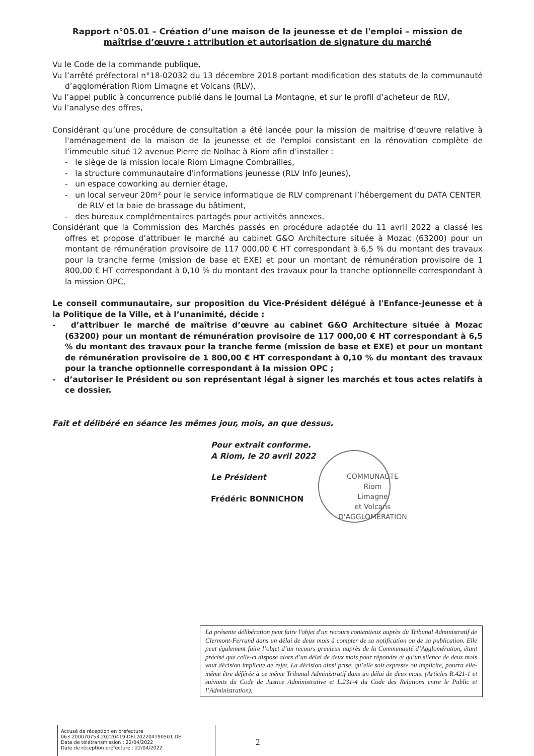Rapport n°05.01 – Création d’une maison de la jeunesse et de l'emploi – mission de maîtrise d’œuvre : attribution et autorisation de signature du marché
Vu le Code de la commande publique,
Vu l’arrêté préfectoral n°18-02032 du 13 décembre 2018 portant modification des statuts de la communauté d’agglomération Riom Limagne et Volcans (RLV),
Vu l’appel public à concurrence publié dans le Journal La Montagne, et sur le profil d’acheteur de RLV,
Vu l’analyse des offres,
Considérant qu’une procédure de consultation a été lancée pour la mission de maitrise d’œuvre relative à l'aménagement de la maison de la jeunesse et de l'emploi consistant en la rénovation complète de l’immeuble situé 12 avenue Pierre de Nolhac à Riom afin d’installer :
- le siège de la mission locale Riom Limagne Combrailles,
- la structure communautaire d'informations jeunesse (RLV Info Jeunes),
- un espace coworking au dernier étage,
- un local serveur 20m² pour le service informatique de RLV comprenant l’hébergement du DATA CENTER de RLV et la baie de brassage du bâtiment,
- des bureaux complémentaires partagés pour activités annexes.
Considérant que la Commission des Marchés passés en procédure adaptée du 11 avril 2022 a classé les offres et propose d’attribuer le marché au cabinet G&O Architecture située à Mozac (63200) pour un montant de rémunération provisoire de 117 000,00 € HT correspondant à 6,5 % du montant des travaux pour la tranche ferme (mission de base et EXE) et pour un montant de rémunération provisoire de 1 800,00 € HT correspondant à 0,10 % du montant des travaux pour la tranche optionnelle correspondant à la mission OPC,
Le conseil communautaire, sur proposition du Vice-Président délégué à l'Enfance-Jeunesse et à la Politique de la Ville, et à l’unanimité, décide :
- d’attribuer le marché de maîtrise d’œuvre au cabinet G&O Architecture située à Mozac (63200) pour un montant de rémunération provisoire de 117 000,00 € HT correspondant à 6,5 % du montant des travaux pour la tranche ferme (mission de base et EXE) et pour un montant de rémunération provisoire de 1 800,00 € HT correspondant à 0,10 % du montant des travaux pour la tranche optionnelle correspondant à la mission OPC ;
- d’autoriser le Président ou son représentant légal à signer les marchés et tous actes relatifs à ce dossier.
Fait et délibéré en séance les mêmes jour, mois, an que dessus.
Pour extrait conforme.
A Riom, le 20 avril 2022
Le Président
Frédéric BONNICHON
COMMUNAUTE
Riom
Limagne
et Volcans
D'AGGLOMERATION
La présente délibération peut faire l'objet d'un recours contentieux auprès du Tribunal Administratif de Clermont-Ferrand dans un délai de deux mois à compter de sa notification ou de sa publication. Elle peut également faire l’objet d’un recours gracieux auprès de la Communauté d’Agglomération, étant précisé que celle-ci dispose alors d’un délai de deux mois pour répondre et qu’un silence de deux mois vaut décision implicite de rejet. La décision ainsi prise, qu’elle soit expresse ou implicite, pourra elle-même être déférée à ce même Tribunal Administratif dans un délai de deux mois. (Articles R.421-1 et suivants du Code de Justice Administrative et L.231-4 du Code des Relations entre le Public et l’Administration).
Accusé de réception en préfecture
063-200070753-20220419-DEL202204190501-DE
Date de télétransmission : 22/04/2022
Date de réception préfecture : 22/04/2022
2